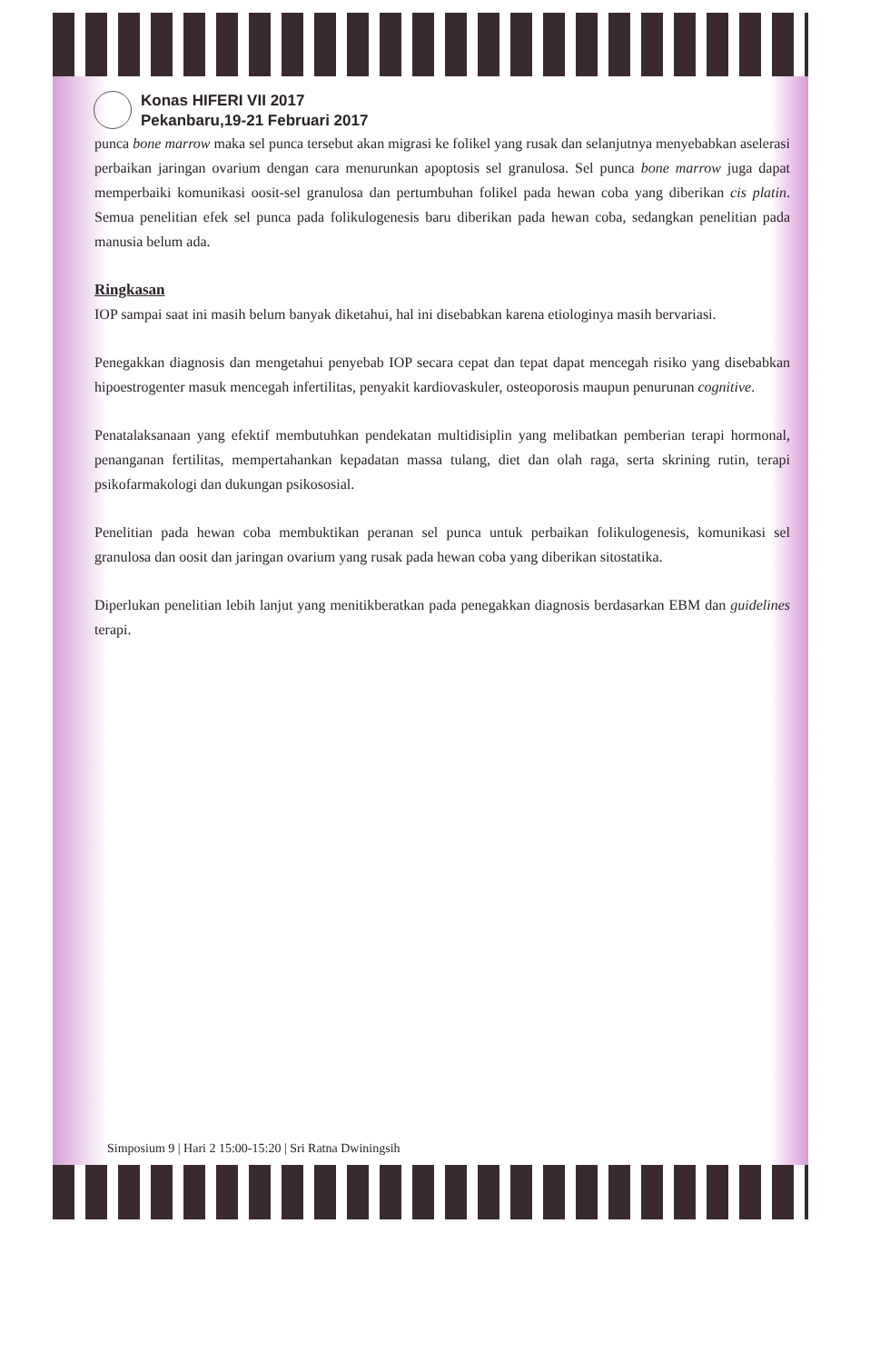Konas HIFERI VII 2017
Pekanbaru,19-21 Februari 2017
punca bone marrow maka sel punca tersebut akan migrasi ke folikel yang rusak dan selanjutnya menyebabkan aselerasi perbaikan jaringan ovarium dengan cara menurunkan apoptosis sel granulosa. Sel punca bone marrow juga dapat memperbaiki komunikasi oosit-sel granulosa dan pertumbuhan folikel pada hewan coba yang diberikan cis platin. Semua penelitian efek sel punca pada folikulogenesis baru diberikan pada hewan coba, sedangkan penelitian pada manusia belum ada.
Ringkasan
IOP sampai saat ini masih belum banyak diketahui, hal ini disebabkan karena etiologinya masih bervariasi.
Penegakkan diagnosis dan mengetahui penyebab IOP secara cepat dan tepat dapat mencegah risiko yang disebabkan hipoestrogenter masuk mencegah infertilitas, penyakit kardiovaskuler, osteoporosis maupun penurunan cognitive.
Penatalaksanaan yang efektif membutuhkan pendekatan multidisiplin yang melibatkan pemberian terapi hormonal, penanganan fertilitas, mempertahankan kepadatan massa tulang, diet dan olah raga, serta skrining rutin, terapi psikofarmakologi dan dukungan psikososial.
Penelitian pada hewan coba membuktikan peranan sel punca untuk perbaikan folikulogenesis, komunikasi sel granulosa dan oosit dan jaringan ovarium yang rusak pada hewan coba yang diberikan sitostatika.
Diperlukan penelitian lebih lanjut yang menitikberatkan pada penegakkan diagnosis berdasarkan EBM dan guidelines terapi.
Simposium 9 | Hari 2 15:00-15:20 | Sri Ratna Dwiningsih